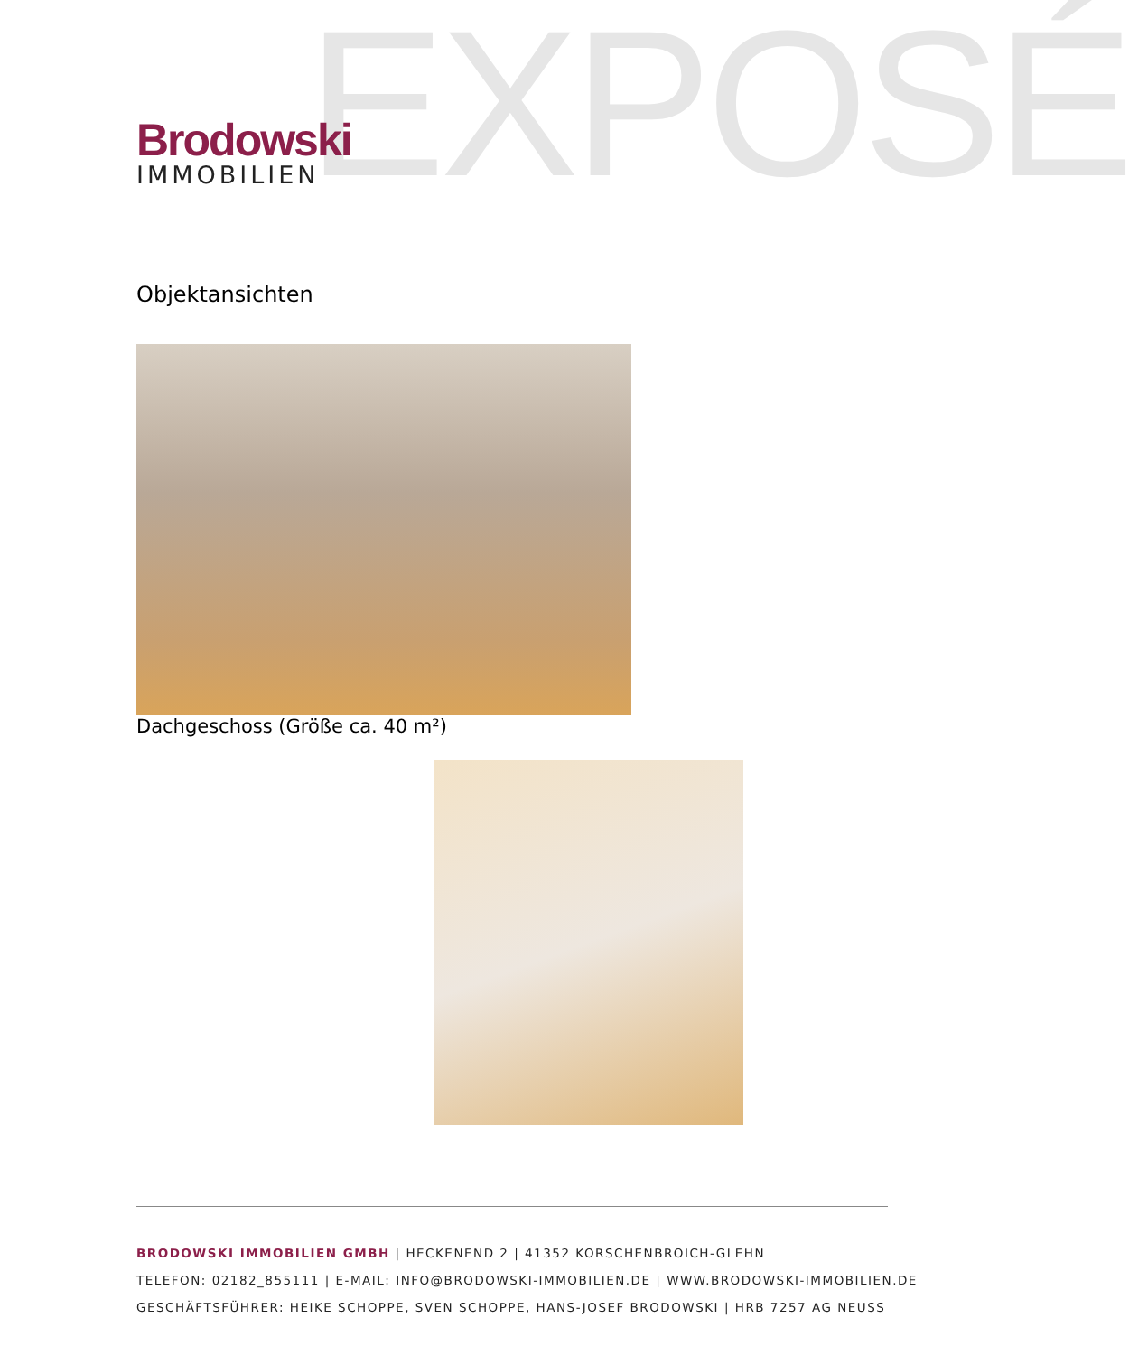EXPOSÉ
Brodowski
IMMOBILIEN
Objektansichten
Dachgeschoss (Größe ca. 40 m²)
BRODOWSKI IMMOBILIEN GMBH | HECKENEND 2 | 41352 KORSCHENBROICH-GLEHN
TELEFON: 02182_855111 | E-MAIL: INFO@BRODOWSKI-IMMOBILIEN.DE | WWW.BRODOWSKI-IMMOBILIEN.DE
GESCHÄFTSFÜHRER: HEIKE SCHOPPE, SVEN SCHOPPE, HANS-JOSEF BRODOWSKI | HRB 7257 AG NEUSS